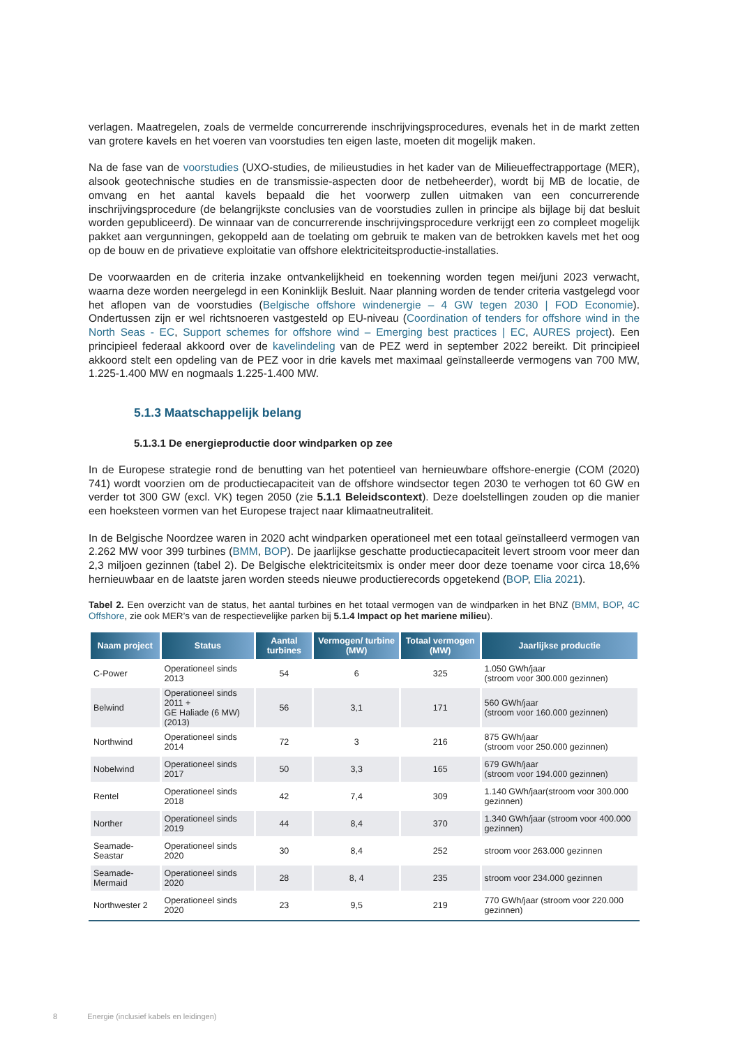verlagen. Maatregelen, zoals de vermelde concurrerende inschrijvingsprocedures, evenals het in de markt zetten van grotere kavels en het voeren van voorstudies ten eigen laste, moeten dit mogelijk maken.
Na de fase van de voorstudies (UXO-studies, de milieustudies in het kader van de Milieueffectrapportage (MER), alsook geotechnische studies en de transmissie-aspecten door de netbeheerder), wordt bij MB de locatie, de omvang en het aantal kavels bepaald die het voorwerp zullen uitmaken van een concurrerende inschrijvingsprocedure (de belangrijkste conclusies van de voorstudies zullen in principe als bijlage bij dat besluit worden gepubliceerd). De winnaar van de concurrerende inschrijvingsprocedure verkrijgt een zo compleet mogelijk pakket aan vergunningen, gekoppeld aan de toelating om gebruik te maken van de betrokken kavels met het oog op de bouw en de privatieve exploitatie van offshore elektriciteitsproductie-installaties.
De voorwaarden en de criteria inzake ontvankelijkheid en toekenning worden tegen mei/juni 2023 verwacht, waarna deze worden neergelegd in een Koninklijk Besluit. Naar planning worden de tender criteria vastgelegd voor het aflopen van de voorstudies (Belgische offshore windenergie – 4 GW tegen 2030 | FOD Economie). Ondertussen zijn er wel richtsnoeren vastgesteld op EU-niveau (Coordination of tenders for offshore wind in the North Seas - EC, Support schemes for offshore wind – Emerging best practices | EC, AURES project). Een principieel federaal akkoord over de kavelindeling van de PEZ werd in september 2022 bereikt. Dit principieel akkoord stelt een opdeling van de PEZ voor in drie kavels met maximaal geïnstalleerde vermogens van 700 MW, 1.225-1.400 MW en nogmaals 1.225-1.400 MW.
5.1.3 Maatschappelijk belang
5.1.3.1 De energieproductie door windparken op zee
In de Europese strategie rond de benutting van het potentieel van hernieuwbare offshore-energie (COM (2020) 741) wordt voorzien om de productiecapaciteit van de offshore windsector tegen 2030 te verhogen tot 60 GW en verder tot 300 GW (excl. VK) tegen 2050 (zie 5.1.1 Beleidscontext). Deze doelstellingen zouden op die manier een hoeksteen vormen van het Europese traject naar klimaatneutraliteit.
In de Belgische Noordzee waren in 2020 acht windparken operationeel met een totaal geïnstalleerd vermogen van 2.262 MW voor 399 turbines (BMM, BOP). De jaarlijkse geschatte productiecapaciteit levert stroom voor meer dan 2,3 miljoen gezinnen (tabel 2). De Belgische elektriciteitsmix is onder meer door deze toename voor circa 18,6% hernieuwbaar en de laatste jaren worden steeds nieuwe productierecords opgetekend (BOP, Elia 2021).
Tabel 2. Een overzicht van de status, het aantal turbines en het totaal vermogen van de windparken in het BNZ (BMM, BOP, 4C Offshore, zie ook MER’s van de respectievelijke parken bij 5.1.4 Impact op het mariene milieu).
| Naam project | Status | Aantal turbines | Vermogen/ turbine (MW) | Totaal vermogen (MW) | Jaarlijkse productie |
| --- | --- | --- | --- | --- | --- |
| C-Power | Operationeel sinds 2013 | 54 | 6 | 325 | 1.050 GWh/jaar (stroom voor 300.000 gezinnen) |
| Belwind | Operationeel sinds 2011 + GE Haliade (6 MW) (2013) | 56 | 3,1 | 171 | 560 GWh/jaar (stroom voor 160.000 gezinnen) |
| Northwind | Operationeel sinds 2014 | 72 | 3 | 216 | 875 GWh/jaar (stroom voor 250.000 gezinnen) |
| Nobelwind | Operationeel sinds 2017 | 50 | 3,3 | 165 | 679 GWh/jaar (stroom voor 194.000 gezinnen) |
| Rentel | Operationeel sinds 2018 | 42 | 7,4 | 309 | 1.140 GWh/jaar(stroom voor 300.000 gezinnen) |
| Norther | Operationeel sinds 2019 | 44 | 8,4 | 370 | 1.340 GWh/jaar (stroom voor 400.000 gezinnen) |
| Seamade-Seastar | Operationeel sinds 2020 | 30 | 8,4 | 252 | stroom voor 263.000 gezinnen |
| Seamade- Mermaid | Operationeel sinds 2020 | 28 | 8, 4 | 235 | stroom voor 234.000 gezinnen |
| Northwester 2 | Operationeel sinds 2020 | 23 | 9,5 | 219 | 770 GWh/jaar (stroom voor 220.000 gezinnen) |
8 Energie (inclusief kabels en leidingen)